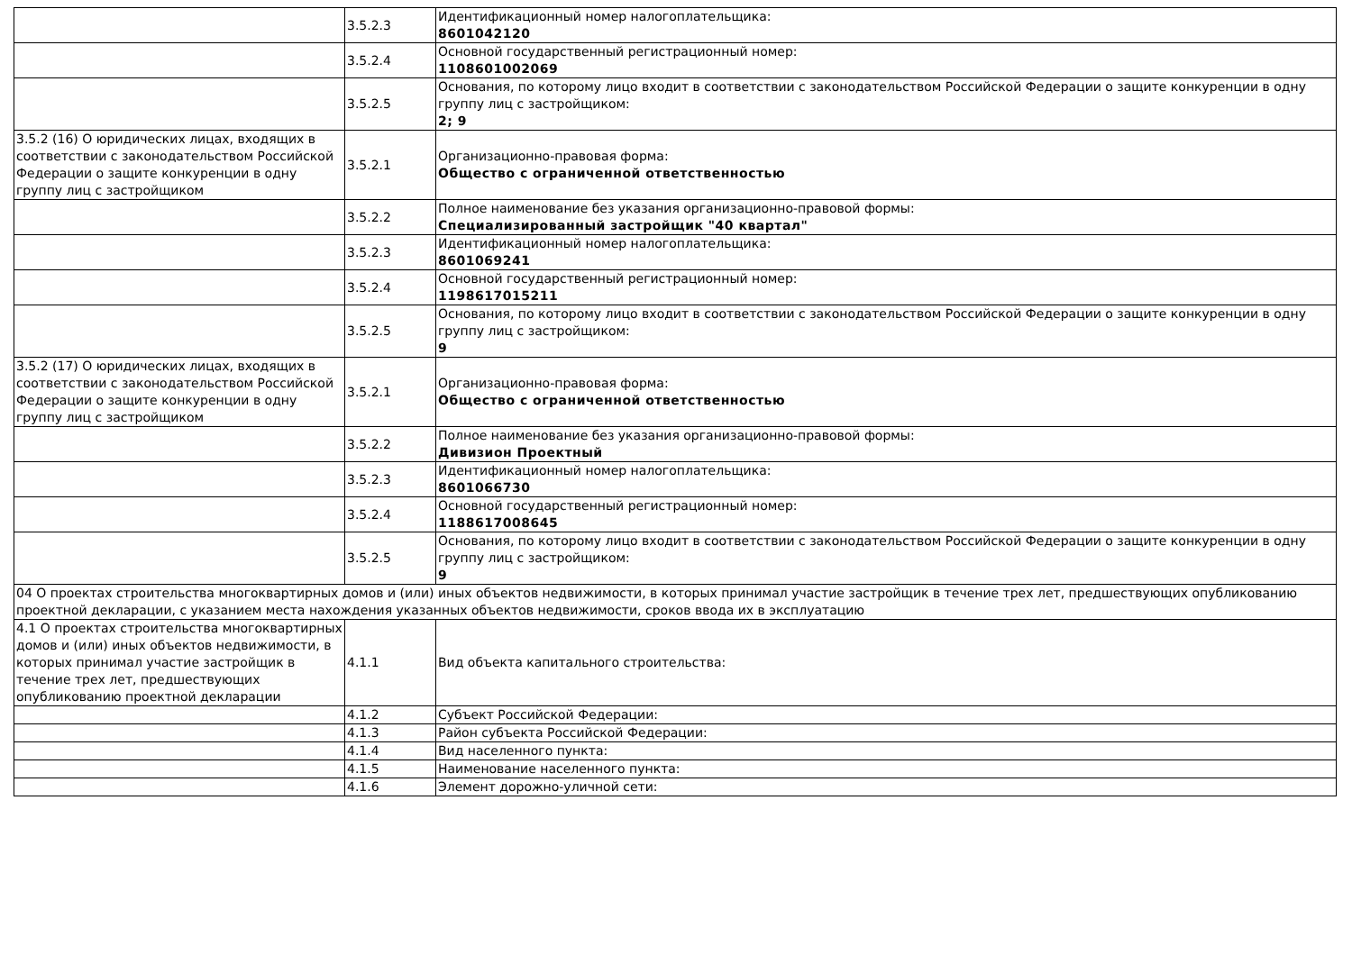| | 3.5.2.3 | Идентификационный номер налогоплательщика: 8601042120 |
| | 3.5.2.4 | Основной государственный регистрационный номер: 1108601002069 |
| | 3.5.2.5 | Основания, по которому лицо входит в соответствии с законодательством Российской Федерации о защите конкуренции в одну группу лиц с застройщиком: 2; 9 |
| 3.5.2 (16) О юридических лицах, входящих в соответствии с законодательством Российской Федерации о защите конкуренции в одну группу лиц с застройщиком | 3.5.2.1 | Организационно-правовая форма: Общество с ограниченной ответственностью |
| | 3.5.2.2 | Полное наименование без указания организационно-правовой формы: Специализированный застройщик "40 квартал" |
| | 3.5.2.3 | Идентификационный номер налогоплательщика: 8601069241 |
| | 3.5.2.4 | Основной государственный регистрационный номер: 1198617015211 |
| | 3.5.2.5 | Основания, по которому лицо входит в соответствии с законодательством Российской Федерации о защите конкуренции в одну группу лиц с застройщиком: 9 |
| 3.5.2 (17) О юридических лицах, входящих в соответствии с законодательством Российской Федерации о защите конкуренции в одну группу лиц с застройщиком | 3.5.2.1 | Организационно-правовая форма: Общество с ограниченной ответственностью |
| | 3.5.2.2 | Полное наименование без указания организационно-правовой формы: Дивизион Проектный |
| | 3.5.2.3 | Идентификационный номер налогоплательщика: 8601066730 |
| | 3.5.2.4 | Основной государственный регистрационный номер: 1188617008645 |
| | 3.5.2.5 | Основания, по которому лицо входит в соответствии с законодательством Российской Федерации о защите конкуренции в одну группу лиц с застройщиком: 9 |
| 04 О проектах строительства многоквартирных домов и (или) иных объектов недвижимости, в которых принимал участие застройщик в течение трех лет, предшествующих опубликованию проектной декларации, с указанием места нахождения указанных объектов недвижимости, сроков ввода их в эксплуатацию | | |
| 4.1 О проектах строительства многоквартирных домов и (или) иных объектов недвижимости, в которых принимал участие застройщик в течение трех лет, предшествующих опубликованию проектной декларации | 4.1.1 | Вид объекта капитального строительства: |
| | 4.1.2 | Субъект Российской Федерации: |
| | 4.1.3 | Район субъекта Российской Федерации: |
| | 4.1.4 | Вид населенного пункта: |
| | 4.1.5 | Наименование населенного пункта: |
| | 4.1.6 | Элемент дорожно-уличной сети: |